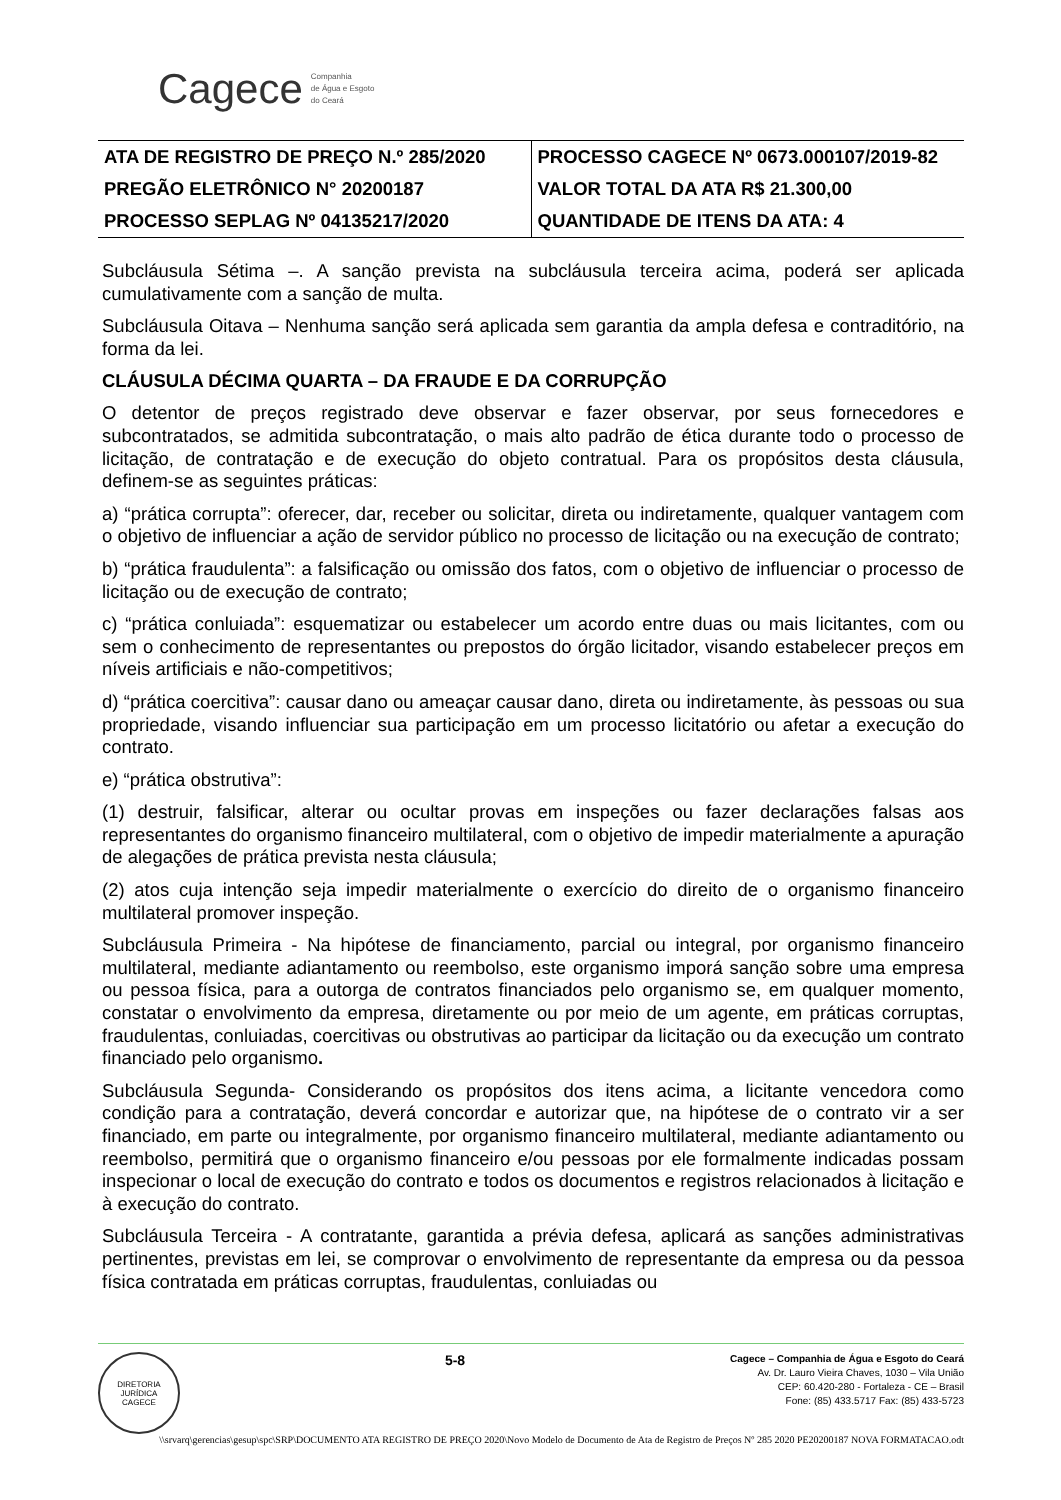Cagece Companhia
de Água e Esgoto
do Ceará
| ATA DE REGISTRO DE PREÇO N.º 285/2020 | PROCESSO CAGECE Nº 0673.000107/2019-82 |
| PREGÃO ELETRÔNICO N° 20200187 | VALOR TOTAL DA ATA R$ 21.300,00 |
| PROCESSO SEPLAG Nº 04135217/2020 | QUANTIDADE DE ITENS DA ATA: 4 |
Subcláusula Sétima –. A sanção prevista na subcláusula terceira acima, poderá ser aplicada cumulativamente com a sanção de multa.
Subcláusula Oitava – Nenhuma sanção será aplicada sem garantia da ampla defesa e contraditório, na forma da lei.
CLÁUSULA DÉCIMA QUARTA – DA FRAUDE E DA CORRUPÇÃO
O detentor de preços registrado deve observar e fazer observar, por seus fornecedores e subcontratados, se admitida subcontratação, o mais alto padrão de ética durante todo o processo de licitação, de contratação e de execução do objeto contratual. Para os propósitos desta cláusula, definem-se as seguintes práticas:
a) “prática corrupta”: oferecer, dar, receber ou solicitar, direta ou indiretamente, qualquer vantagem com o objetivo de influenciar a ação de servidor público no processo de licitação ou na execução de contrato;
b) “prática fraudulenta”: a falsificação ou omissão dos fatos, com o objetivo de influenciar o processo de licitação ou de execução de contrato;
c) “prática conluiada”: esquematizar ou estabelecer um acordo entre duas ou mais licitantes, com ou sem o conhecimento de representantes ou prepostos do órgão licitador, visando estabelecer preços em níveis artificiais e não-competitivos;
d) “prática coercitiva”: causar dano ou ameaçar causar dano, direta ou indiretamente, às pessoas ou sua propriedade, visando influenciar sua participação em um processo licitatório ou afetar a execução do contrato.
e) “prática obstrutiva”:
(1) destruir, falsificar, alterar ou ocultar provas em inspeções ou fazer declarações falsas aos representantes do organismo financeiro multilateral, com o objetivo de impedir materialmente a apuração de alegações de prática prevista nesta cláusula;
(2) atos cuja intenção seja impedir materialmente o exercício do direito de o organismo financeiro multilateral promover inspeção.
Subcláusula Primeira - Na hipótese de financiamento, parcial ou integral, por organismo financeiro multilateral, mediante adiantamento ou reembolso, este organismo imporá sanção sobre uma empresa ou pessoa física, para a outorga de contratos financiados pelo organismo se, em qualquer momento, constatar o envolvimento da empresa, diretamente ou por meio de um agente, em práticas corruptas, fraudulentas, conluiadas, coercitivas ou obstrutivas ao participar da licitação ou da execução um contrato financiado pelo organismo.
Subcláusula Segunda- Considerando os propósitos dos itens acima, a licitante vencedora como condição para a contratação, deverá concordar e autorizar que, na hipótese de o contrato vir a ser financiado, em parte ou integralmente, por organismo financeiro multilateral, mediante adiantamento ou reembolso, permitirá que o organismo financeiro e/ou pessoas por ele formalmente indicadas possam inspecionar o local de execução do contrato e todos os documentos e registros relacionados à licitação e à execução do contrato.
Subcláusula Terceira - A contratante, garantida a prévia defesa, aplicará as sanções administrativas pertinentes, previstas em lei, se comprovar o envolvimento de representante da empresa ou da pessoa física contratada em práticas corruptas, fraudulentas, conluiadas ou
DIRETORIA JURÍDICA
CAGECE
5-8
Cagece – Companhia de Água e Esgoto do Ceará
Av. Dr. Lauro Vieira Chaves, 1030 – Vila União
CEP: 60.420-280 - Fortaleza - CE – Brasil
Fone: (85) 433.5717 Fax: (85) 433-5723
\\srvarq\gerencias\gesup\spc\SRP\DOCUMENTO ATA REGISTRO DE PREÇO 2020\Novo Modelo de Documento de Ata de Registro de Preços Nº 285 2020 PE20200187 NOVA FORMATACAO.odt